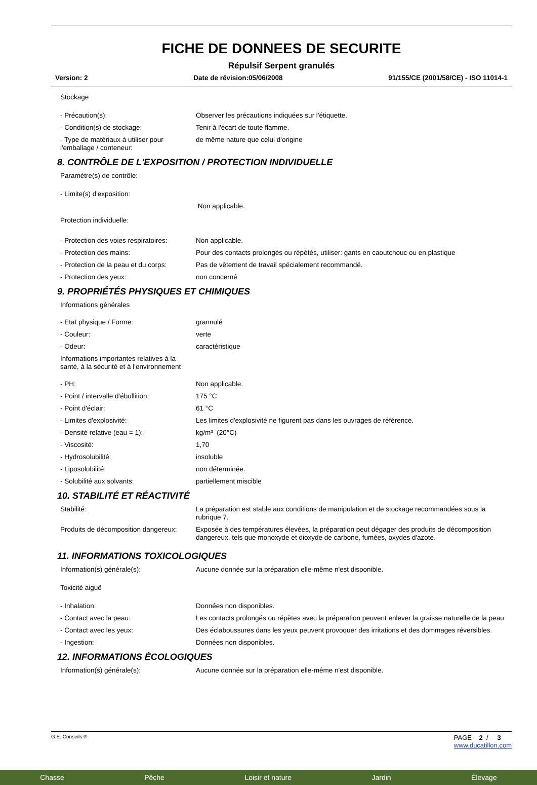FICHE DE DONNEES DE SECURITE
Répulsif Serpent granulés
Version: 2 Date de révision:05/06/2008 91/155/CE (2001/58/CE) - ISO 11014-1
| Stockage | |
| - Précaution(s): | Observer les précautions indiquées sur l'étiquette. |
| - Condition(s) de stockage: | Tenir à l'écart de toute flamme. |
| - Type de matériaux à utiliser pour l'emballage / conteneur: | de même nature que celui d'origine |
8. CONTRÔLE DE L'EXPOSITION / PROTECTION INDIVIDUELLE
| Paramètre(s) de contrôle: | |
| - Limite(s) d'exposition: | |
| | Non applicable. |
| Protection individuelle: | |
| - Protection des voies respiratoires: | Non applicable. |
| - Protection des mains: | Pour des contacts prolongés ou répétés, utiliser: gants en caoutchouc ou en plastique |
| - Protection de la peau et du corps: | Pas de vêtement de travail spécialement recommandé. |
| - Protection des yeux: | non concerné |
9. PROPRIÉTÉS PHYSIQUES ET CHIMIQUES
| Informations générales | |
| - Etat physique / Forme: | grannulé |
| - Couleur: | verte |
| - Odeur: | caractéristique |
| Informations importantes relatives à la santé, à la sécurité et à l'environnement | |
| - PH: | Non applicable. |
| - Point / intervalle d'ébullition: | 175 °C |
| - Point d'éclair: | 61 °C |
| - Limites d'explosivité: | Les limites d'explosivité ne figurent pas dans les ouvrages de référence. |
| - Densité relative (eau = 1): | kg/m³ (20°C) |
| - Viscosité: | 1,70 |
| - Hydrosolubilité: | insoluble |
| - Liposolubilité: | non déterminée. |
| - Solubilité aux solvants: | partiellement miscible |
10. STABILITÉ ET RÉACTIVITÉ
| Stabilité: | La préparation est stable aux conditions de manipulation et de stockage recommandées sous la rubrique 7. |
| Produits de décomposition dangereux: | Exposée à des températures élevées, la préparation peut dégager des produits de décomposition dangereux, tels que monoxyde et dioxyde de carbone, fumées, oxydes d'azote. |
11. INFORMATIONS TOXICOLOGIQUES
| Information(s) générale(s): | Aucune donnée sur la préparation elle-même n'est disponible. |
| Toxicité aiguë | |
| - Inhalation: | Données non disponibles. |
| - Contact avec la peau: | Les contacts prolongés ou répètes avec la préparation peuvent enlever la graisse naturelle de la peau |
| - Contact avec les yeux: | Des éclaboussures dans les yeux peuvent provoquer des irritations et des dommages réversibles. |
| - Ingestion: | Données non disponibles. |
12. INFORMATIONS ÉCOLOGIQUES
| Information(s) générale(s): | Aucune donnée sur la préparation elle-même n'est disponible. |
G.E. Conseils ® PAGE 2 / 3
www.ducatillon.com
Chasse Pêche Loisir et nature Jardin Élevage